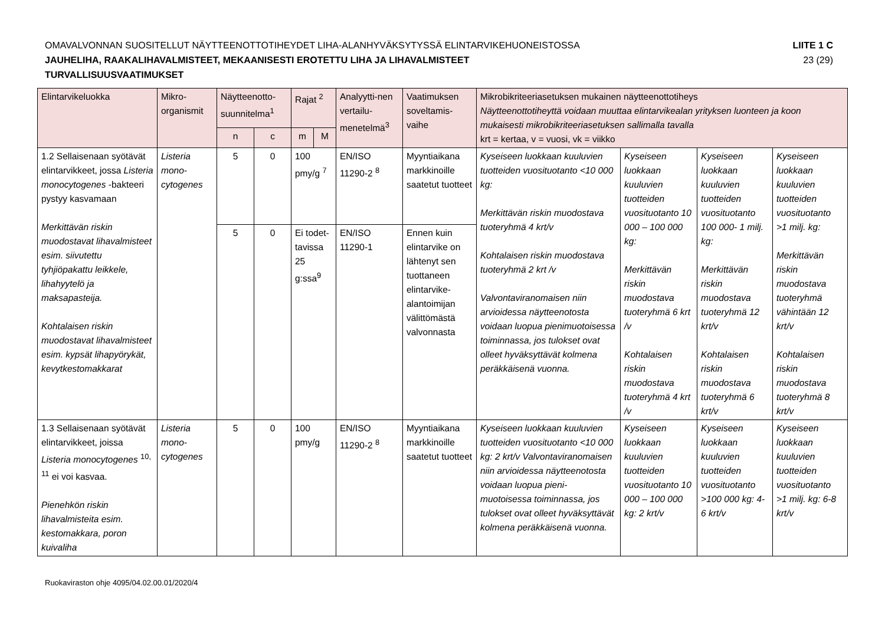OMAVALVONNAN SUOSITELLUT NÄYTTEENOTTOTIHEYDET LIHA-ALANHYVÄKSYTYSSÄ ELINTARVIKEHUONEISTOSSA LIITE 1 C
JAUHELIHA, RAAKALIHAVALMISTEET, MEKAANISESTI EROTETTU LIHA JA LIHAVALMISTEET 23 (29)
TURVALLISUUSVAATIMUKSET
| Elintarvikeluokka | Mikro-organismit | Näytteenotto-suunnitelma<sup>1</sup> | | Rajat <sup>2</sup> | | Analyytti-nen vertailu-menetelmä<sup>3</sup> | Vaatimuksen soveltamis-vaihe | Mikrobikriteeriasetuksen mukainen näytteenottotiheys Näytteenottotiheyttä voidaan muuttaa elintarvikealan yrityksen luonteen ja koon mukaisesti mikrobikriteeriasetuksen sallimalla tavalla krt = kertaa, v = vuosi, vk = viikko | | | |
| --- | --- | --- | --- | --- | --- | --- | --- | --- | --- | --- | --- |
| | | n | c | m | M | | | | | | |
| 1.2 Sellaisenaan syötävät elintarvikkeet, jossa Listeria monocytogenes -bakteeri pystyy kasvamaan Merkittävän riskin muodostavat lihavalmisteet esim. siivutettu tyhjiöpakattu leikkele, lihahyytelö ja maksapasteija. Kohtalaisen riskin muodostavat lihavalmisteet esim. kypsät lihapyörykät, kevytkestomakkarat | Listeria mono-cytogenes | 5 | 0 | 100 pmy/g <sup>7</sup> | | EN/ISO 11290-2 <sup>8</sup> | Myyntiaikana markkinoille saatetut tuotteet | Kyseiseen luokkaan kuuluvien tuotteiden vuosituotanto <10 000 kg: Merkittävän riskin muodostava tuoteryhmä 4 krt/v Kohtalaisen riskin muodostava tuoteryhmä 2 krt /v Valvontaviranomaisen niin arvioidessa näytteenotosta voidaan luopua pienimuotoisessa toiminnassa, jos tulokset ovat olleet hyväksyttävät kolmena peräkkäisenä vuonna. | Kyseiseen luokkaan kuuluvien tuotteiden vuosituotanto 10 000 – 100 000 kg: Merkittävän riskin muodostava tuoteryhmä 6 krt /v Kohtalaisen riskin muodostava tuoteryhmä 4 krt /v | Kyseiseen luokkaan kuuluvien tuotteiden vuosituotanto 100 000- 1 milj. kg: Merkittävän riskin muodostava tuoteryhmä 12 krt/v Kohtalaisen riskin muodostava tuoteryhmä 6 krt/v | Kyseiseen luokkaan kuuluvien tuotteiden vuosituotanto >1 milj. kg: Merkittävän riskin muodostava tuoteryhmä vähintään 12 krt/v Kohtalaisen riskin muodostava tuoteryhmä 8 krt/v |
| | | 5 | 0 | Ei todet-tavissa 25 g:ssa<sup>9</sup> | | EN/ISO 11290-1 | Ennen kuin elintarvike on lähtenyt sen tuottaneen elintarvike-alantoimijan välittömästä valvonnasta | | | | |
| 1.3 Sellaisenaan syötävät elintarvikkeet, joissa Listeria monocytogenes <sup>10, 11</sup> ei voi kasvaa. Pienehkön riskin lihavalmisteita esim. kestomakkara, poron kuivaliha | Listeria mono-cytogenes | 5 | 0 | 100 pmy/g | | EN/ISO 11290-2 <sup>8</sup> | Myyntiaikana markkinoille saatetut tuotteet | Kyseiseen luokkaan kuuluvien tuotteiden vuosituotanto <10 000 kg: 2 krt/v Valvontaviranomaisen niin arvioidessa näytteenotosta voidaan luopua pieni-muotoisessa toiminnassa, jos tulokset ovat olleet hyväksyttävät kolmena peräkkäisenä vuonna. | Kyseiseen luokkaan kuuluvien tuotteiden vuosituotanto 10 000 – 100 000 kg: 2 krt/v | Kyseiseen luokkaan kuuluvien tuotteiden vuosituotanto >100 000 kg: 4-6 krt/v | Kyseiseen luokkaan kuuluvien tuotteiden vuosituotanto >1 milj. kg: 6-8 krt/v |
Ruokaviraston ohje 4095/04.02.00.01/2020/4